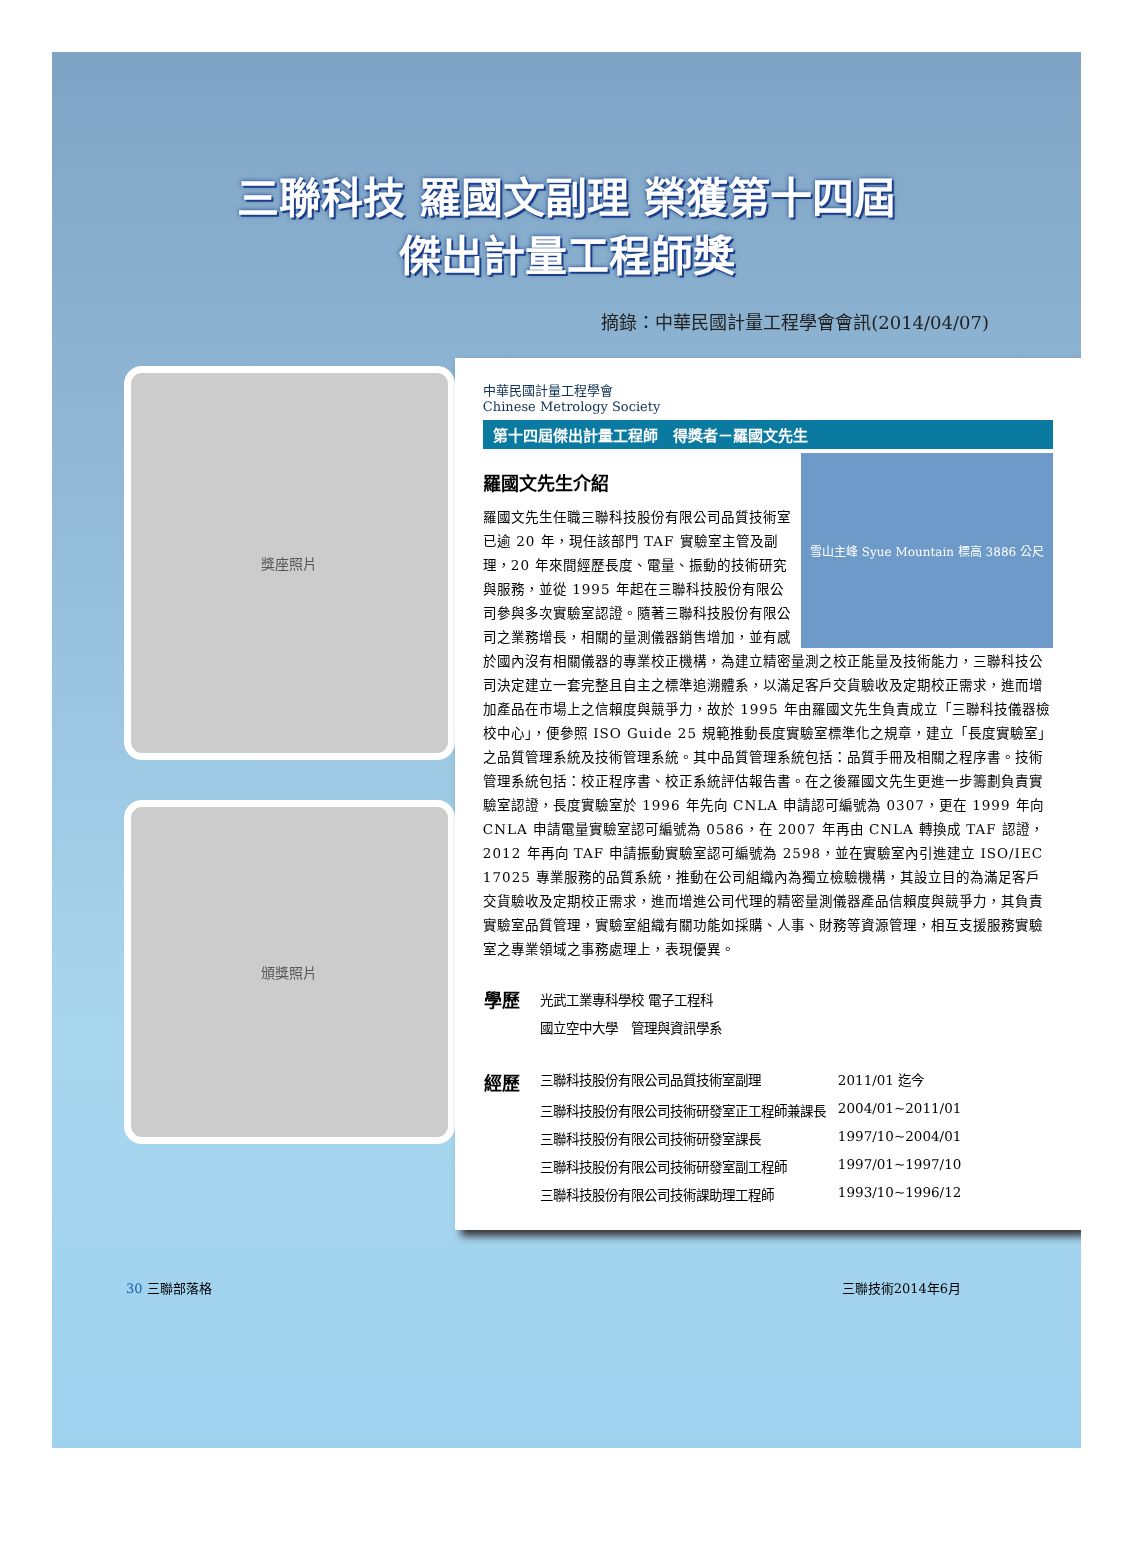三聯科技 羅國文副理 榮獲第十四屆
傑出計量工程師獎
摘錄：中華民國計量工程學會會訊(2014/04/07)
獎座照片
頒獎照片
中華民國計量工程學會
Chinese Metrology Society
第十四屆傑出計量工程師　得獎者－羅國文先生
雪山主峰 Syue Mountain 標高 3886 公尺
羅國文先生介紹
羅國文先生任職三聯科技股份有限公司品質技術室已逾 20 年，現任該部門 TAF 實驗室主管及副理，20 年來間經歷長度、電量、振動的技術研究與服務，並從 1995 年起在三聯科技股份有限公司參與多次實驗室認證。隨著三聯科技股份有限公司之業務增長，相關的量測儀器銷售增加，並有感於國內沒有相關儀器的專業校正機構，為建立精密量測之校正能量及技術能力，三聯科技公司決定建立一套完整且自主之標準追溯體系，以滿足客戶交貨驗收及定期校正需求，進而增加產品在市場上之信賴度與競爭力，故於 1995 年由羅國文先生負責成立「三聯科技儀器檢校中心」，便參照 ISO Guide 25 規範推動長度實驗室標準化之規章，建立「長度實驗室」之品質管理系統及技術管理系統。其中品質管理系統包括：品質手冊及相關之程序書。技術管理系統包括：校正程序書、校正系統評估報告書。在之後羅國文先生更進一步籌劃負責實驗室認證，長度實驗室於 1996 年先向 CNLA 申請認可編號為 0307，更在 1999 年向 CNLA 申請電量實驗室認可編號為 0586，在 2007 年再由 CNLA 轉換成 TAF 認證，2012 年再向 TAF 申請振動實驗室認可編號為 2598，並在實驗室內引進建立 ISO/IEC 17025 專業服務的品質系統，推動在公司組織內為獨立檢驗機構，其設立目的為滿足客戶交貨驗收及定期校正需求，進而增進公司代理的精密量測儀器產品信賴度與競爭力，其負責實驗室品質管理，實驗室組織有關功能如採購、人事、財務等資源管理，相互支援服務實驗室之專業領域之事務處理上，表現優異。
| 學歷 | 光武工業專科學校 電子工程科 | |
| | 國立空中大學 管理與資訊學系 | |
| 經歷 | 三聯科技股份有限公司品質技術室副理 | 2011/01 迄今 |
| | 三聯科技股份有限公司技術研發室正工程師兼課長 | 2004/01~2011/01 |
| | 三聯科技股份有限公司技術研發室課長 | 1997/10~2004/01 |
| | 三聯科技股份有限公司技術研發室副工程師 | 1997/01~1997/10 |
| | 三聯科技股份有限公司技術課助理工程師 | 1993/10~1996/12 |
30 三聯部落格 三聯技術2014年6月